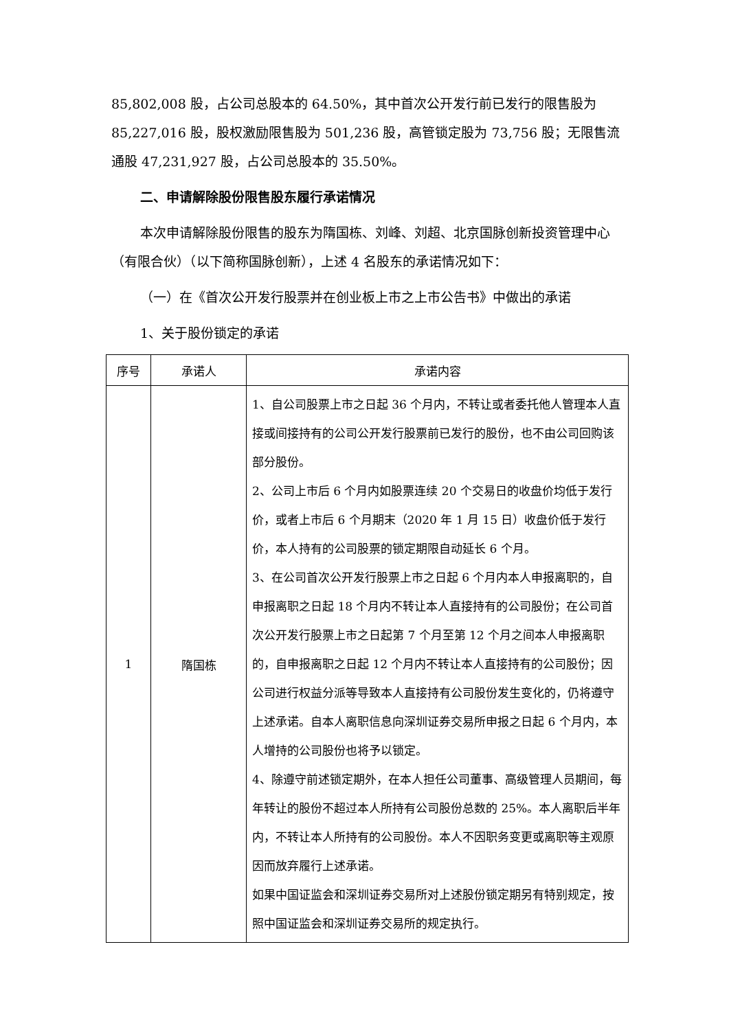85,802,008 股，占公司总股本的 64.50%，其中首次公开发行前已发行的限售股为 85,227,016 股，股权激励限售股为 501,236 股，高管锁定股为 73,756 股；无限售流通股 47,231,927 股，占公司总股本的 35.50%。
二、申请解除股份限售股东履行承诺情况
本次申请解除股份限售的股东为隋国栋、刘峰、刘超、北京国脉创新投资管理中心（有限合伙）（以下简称国脉创新），上述 4 名股东的承诺情况如下：
（一）在《首次公开发行股票并在创业板上市之上市公告书》中做出的承诺
1、关于股份锁定的承诺
| 序号 | 承诺人 | 承诺内容 |
| --- | --- | --- |
| 1 | 隋国栋 | 1、自公司股票上市之日起 36 个月内，不转让或者委托他人管理本人直接或间接持有的公司公开发行股票前已发行的股份，也不由公司回购该部分股份。 2、公司上市后 6 个月内如股票连续 20 个交易日的收盘价均低于发行价，或者上市后 6 个月期末（2020 年 1 月 15 日）收盘价低于发行价，本人持有的公司股票的锁定期限自动延长 6 个月。 3、在公司首次公开发行股票上市之日起 6 个月内本人申报离职的，自申报离职之日起 18 个月内不转让本人直接持有的公司股份；在公司首次公开发行股票上市之日起第 7 个月至第 12 个月之间本人申报离职的，自申报离职之日起 12 个月内不转让本人直接持有的公司股份；因公司进行权益分派等导致本人直接持有公司股份发生变化的，仍将遵守上述承诺。自本人离职信息向深圳证券交易所申报之日起 6 个月内，本人增持的公司股份也将予以锁定。 4、除遵守前述锁定期外，在本人担任公司董事、高级管理人员期间，每年转让的股份不超过本人所持有公司股份总数的 25%。本人离职后半年内，不转让本人所持有的公司股份。本人不因职务变更或离职等主观原因而放弃履行上述承诺。 如果中国证监会和深圳证券交易所对上述股份锁定期另有特别规定，按照中国证监会和深圳证券交易所的规定执行。 |